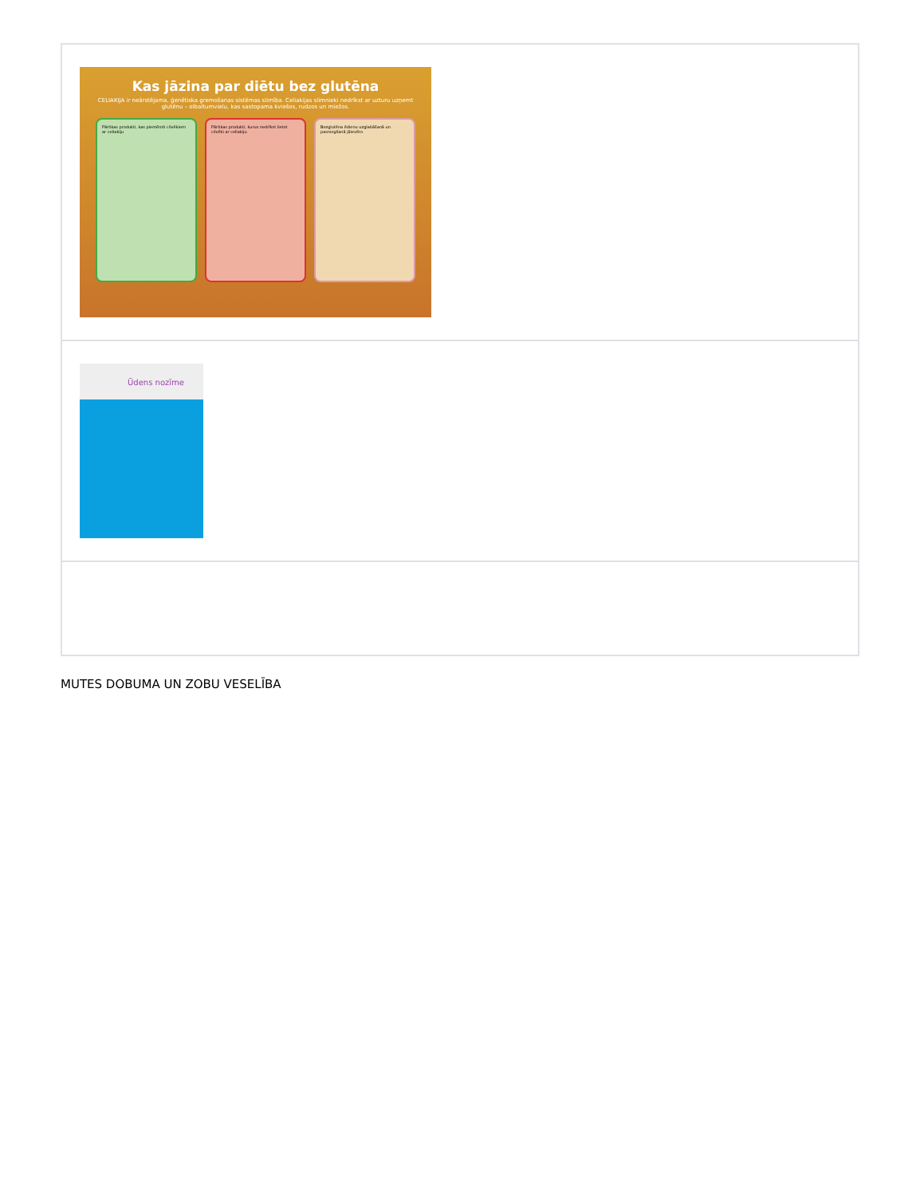| Kas jāzina par diētu bez glutēna CELIAKIJA ir neārstējama, ģenētiska gremošanas sistēmas slimība. Celiakijas slimnieki nedrīkst ar uzturu uzņemt glutēnu – olbaltumvielu, kas sastopama kviešos, rudzos un miežos. Pārtikas produkti, kas piemēroti cilvēkiem ar celiakiju Pārtikas produkti, kurus nedrīkst lietot cilvēki ar celiakiju Bezglutēna ēdienu uzglabāšanā un pasniegšanā jāievēro |
| Ūdens nozīme |
MUTES DOBUMA UN ZOBU VESELĪBA